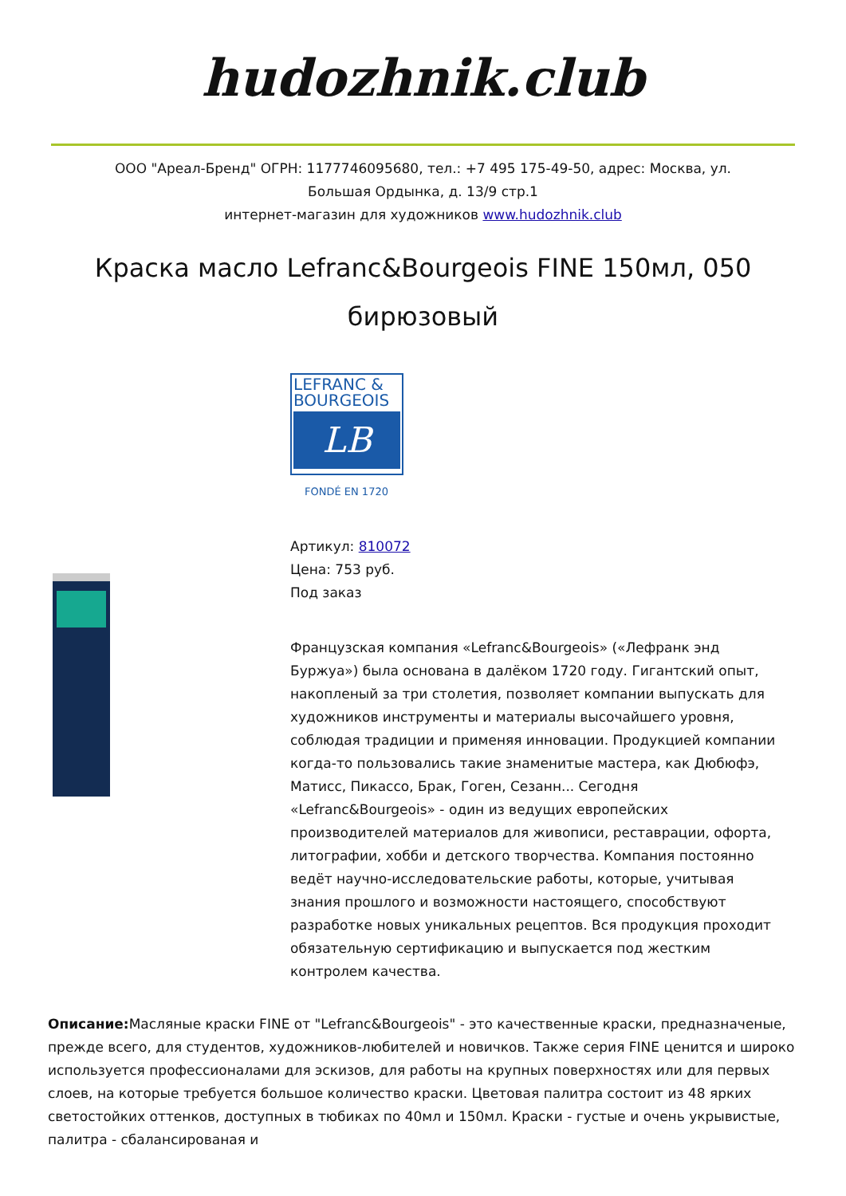hudozhnik.club
ООО "Ареал-Бренд" ОГРН: 1177746095680, тел.: +7 495 175-49-50, адрес: Москва, ул.
Большая Ордынка, д. 13/9 стр.1
интернет-магазин для художников www.hudozhnik.club
Краска масло Lefranc&Bourgeois FINE 150мл, 050 бирюзовый
LEFRANC &
BOURGEOIS
LB
FONDÉ EN 1720
Артикул: 810072
Цена: 753 руб.
Под заказ
Французская компания «Lefranc&Bourgeois» («Лефранк энд Буржуа») была основана в далёком 1720 году. Гигантский опыт, накопленый за три столетия, позволяет компании выпускать для художников инструменты и материалы высочайшего уровня, соблюдая традиции и применяя инновации. Продукцией компании когда-то пользовались такие знаменитые мастера, как Дюбюфэ, Матисс, Пикассо, Брак, Гоген, Сезанн... Сегодня «Lefranc&Bourgeois» - один из ведущих европейских производителей материалов для живописи, реставрации, офорта, литографии, хобби и детского творчества. Компания постоянно ведёт научно-исследовательские работы, которые, учитывая знания прошлого и возможности настоящего, способствуют разработке новых уникальных рецептов. Вся продукция проходит обязательную сертификацию и выпускается под жестким контролем качества.
Описание: Масляные краски FINE от "Lefranc&Bourgeois" - это качественные краски, предназначеные, прежде всего, для студентов, художников-любителей и новичков. Также серия FINE ценится и широко используется профессионалами для эскизов, для работы на крупных поверхностях или для первых слоев, на которые требуется большое количество краски. Цветовая палитра состоит из 48 ярких светостойких оттенков, доступных в тюбиках по 40мл и 150мл. Краски - густые и очень укрывистые, палитра - сбалансированая и